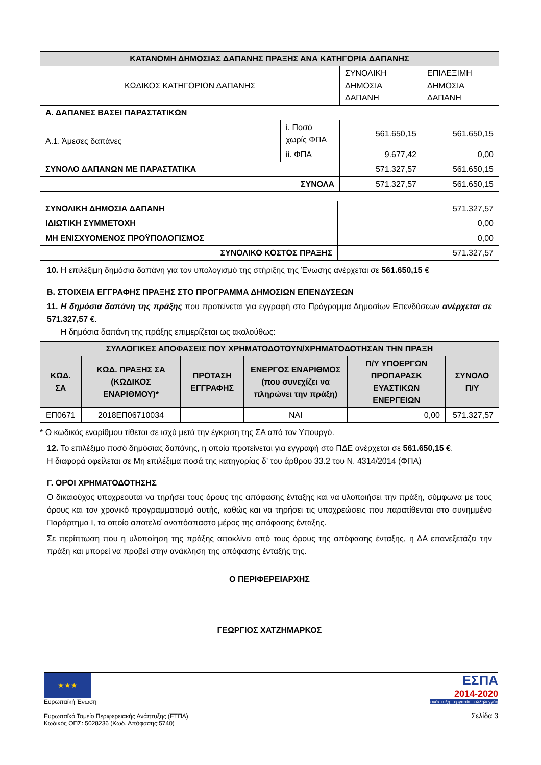| ΚΑΤΑΝΟΜΗ ΔΗΜΟΣΙΑΣ ΔΑΠΑΝΗΣ ΠΡΑΞΗΣ ΑΝΑ ΚΑΤΗΓΟΡΙΑ ΔΑΠΑΝΗΣ | | | |
| ΚΩΔΙΚΟΣ ΚΑΤΗΓΟΡΙΩΝ ΔΑΠΑΝΗΣ | | ΣΥΝΟΛΙΚΗ ΔΗΜΟΣΙΑ ΔΑΠΑΝΗ | ΕΠΙΛΕΞΙΜΗ ΔΗΜΟΣΙΑ ΔΑΠΑΝΗ |
| Α. ΔΑΠΑΝΕΣ ΒΑΣΕΙ ΠΑΡΑΣΤΑΤΙΚΩΝ | | | |
| Α.1. Άμεσες δαπάνες | i. Ποσό χωρίς ΦΠΑ | 561.650,15 | 561.650,15 |
| | ii. ΦΠΑ | 9.677,42 | 0,00 |
| ΣΥΝΟΛΟ ΔΑΠΑΝΩΝ ΜΕ ΠΑΡΑΣΤΑΤΙΚΑ | | 571.327,57 | 561.650,15 |
| ΣΥΝΟΛΑ | | 571.327,57 | 561.650,15 |
| ΣΥΝΟΛΙΚΗ ΔΗΜΟΣΙΑ ΔΑΠΑΝΗ | 571.327,57 |
| ΙΔΙΩΤΙΚΗ ΣΥΜΜΕΤΟΧΗ | 0,00 |
| ΜΗ ΕΝΙΣΧΥΟΜΕΝΟΣ ΠΡΟΫΠΟΛΟΓΙΣΜΟΣ | 0,00 |
| ΣΥΝΟΛΙΚΟ ΚΟΣΤΟΣ ΠΡΑΞΗΣ | 571.327,57 |
10. Η επιλέξιμη δημόσια δαπάνη για τον υπολογισμό της στήριξης της Ένωσης ανέρχεται σε 561.650,15 €
Β. ΣΤΟΙΧΕΙΑ ΕΓΓΡΑΦΗΣ ΠΡΑΞΗΣ ΣΤΟ ΠΡΟΓΡΑΜΜΑ ΔΗΜΟΣΙΩΝ ΕΠΕΝΔΥΣΕΩΝ
11. Η δημόσια δαπάνη της πράξης που προτείνεται για εγγραφή στο Πρόγραμμα Δημοσίων Επενδύσεων ανέρχεται σε 571.327,57 €.
Η δημόσια δαπάνη της πράξης επιμερίζεται ως ακολούθως:
| ΣΥΛΛΟΓΙΚΕΣ ΑΠΟΦΑΣΕΙΣ ΠΟΥ ΧΡΗΜΑΤΟΔΟΤΟΥΝ/ΧΡΗΜΑΤΟΔΟΤΗΣΑΝ ΤΗΝ ΠΡΑΞΗ | | | | | |
| ΚΩΔ. ΣΑ | ΚΩΔ. ΠΡΑΞΗΣ ΣΑ (ΚΩΔΙΚΟΣ ΕΝΑΡΙΘΜΟΥ)* | ΠΡΟΤΑΣΗ ΕΓΓΡΑΦΗΣ | ΕΝΕΡΓΟΣ ΕΝΑΡΙΘΜΟΣ (που συνεχίζει να πληρώνει την πράξη) | Π/Υ ΥΠΟΕΡΓΩΝ ΠΡΟΠΑΡΑΣΚ ΕΥΑΣΤΙΚΩΝ ΕΝΕΡΓΕΙΩΝ | ΣΥΝΟΛΟ Π/Υ |
| ΕΠ0671 | 2018ΕΠ06710034 | | ΝΑΙ | 0,00 | 571.327,57 |
* Ο κωδικός εναρίθμου τίθεται σε ισχύ μετά την έγκριση της ΣΑ από τον Υπουργό.
12. Το επιλέξιμο ποσό δημόσιας δαπάνης, η οποία προτείνεται για εγγραφή στο ΠΔΕ ανέρχεται σε 561.650,15 €.
Η διαφορά οφείλεται σε Μη επιλέξιμα ποσά της κατηγορίας δ’ του άρθρου 33.2 του Ν. 4314/2014 (ΦΠΑ)
Γ. ΟΡΟΙ ΧΡΗΜΑΤΟΔΟΤΗΣΗΣ
Ο δικαιούχος υποχρεούται να τηρήσει τους όρους της απόφασης ένταξης και να υλοποιήσει την πράξη, σύμφωνα με τους όρους και τον χρονικό προγραμματισμό αυτής, καθώς και να τηρήσει τις υποχρεώσεις που παρατίθενται στο συνημμένο Παράρτημα Ι, το οποίο αποτελεί αναπόσπαστο μέρος της απόφασης ένταξης.
Σε περίπτωση που η υλοποίηση της πράξης αποκλίνει από τους όρους της απόφασης ένταξης, η ΔΑ επανεξετάζει την πράξη και μπορεί να προβεί στην ανάκληση της απόφασης ένταξής της.
Ο ΠΕΡΙΦΕΡΕΙΑΡΧΗΣ
ΓΕΩΡΓΙΟΣ ΧΑΤΖΗΜΑΡΚΟΣ
★★★
Ευρωπαϊκή Ένωση
Ευρωπαϊκό Ταμείο Περιφερειακής Ανάπτυξης (ΕΤΠΑ)
Κωδικός ΟΠΣ: 5028236 (Κωδ. Απόφασης:5740)
ΕΣΠΑ
2014-2020
ανάπτυξη - εργασία - αλληλεγγύη
Σελίδα 3